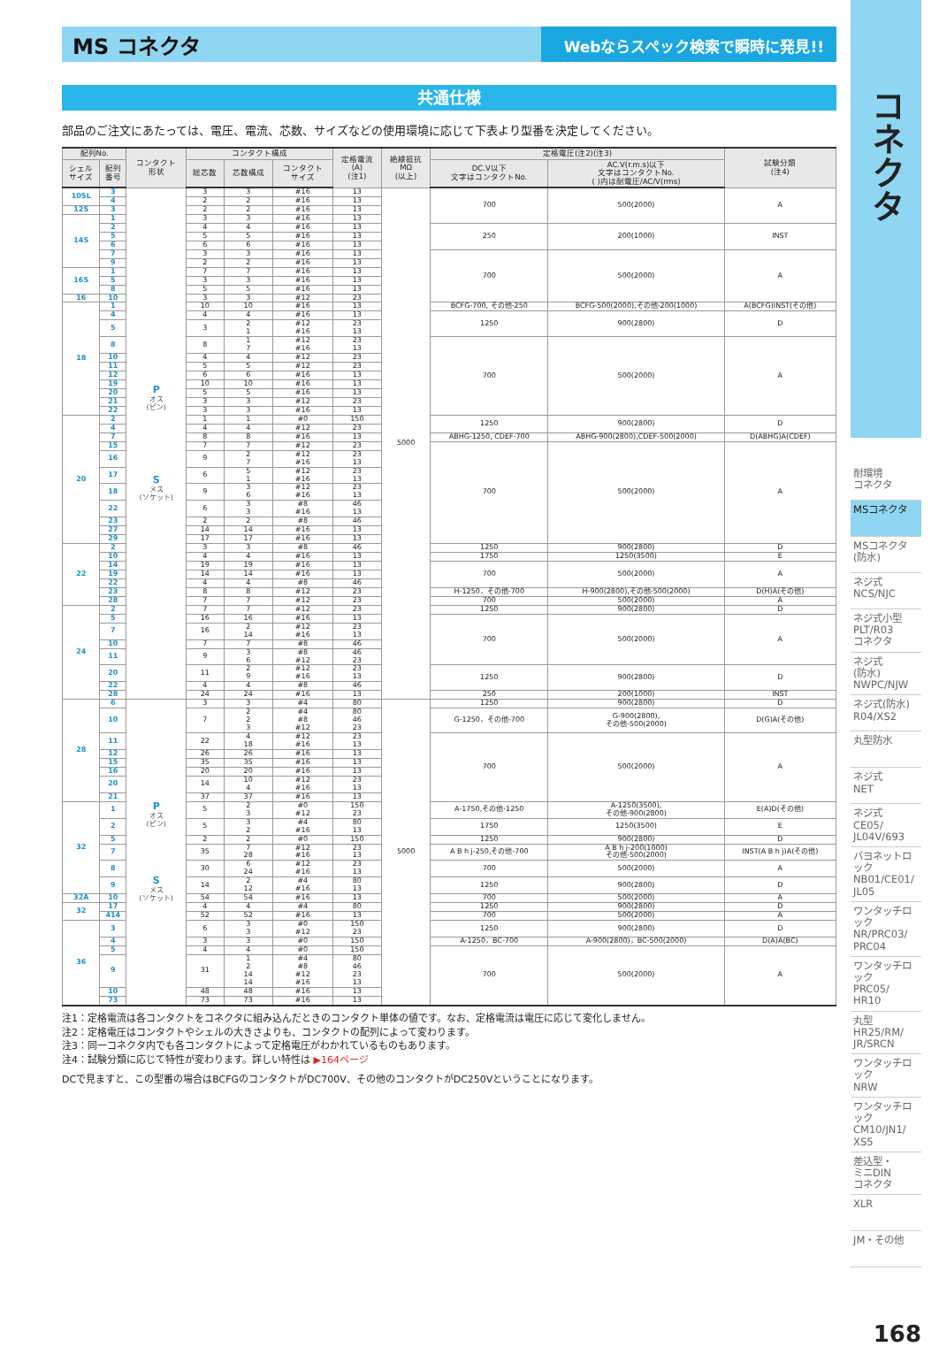MS コネクタ
Webならスペック検索で瞬時に発見!!
共通仕様
部品のご注文にあたっては、電圧、電流、芯数、サイズなどの使用環境に応じて下表より型番を決定してください。
| 配列No. | | コンタクト 形状 | コンタクト構成 | | | 定格電流 (A) (注1) | 絶縁抵抗 MΩ (以上) | 定格電圧(注2)(注3) | | 試験分類 (注4) |
| --- | --- | --- | --- | --- | --- | --- | --- | --- | --- | --- |
| シェル サイズ | 配列 番号 | | 総芯数 | 芯数構成 | コンタクト サイズ | | | DC.V以下 文字はコンタクトNo. | AC.V(r.m.s)以下 文字はコンタクトNo. ( )内は耐電圧/AC/V(rms) | |
| 10SL | 3 | P オス (ピン) S メス (ソケット) | 3 | 3 | #16 | 13 | 5000 | 700 | 500(2000) | A |
| | 4 | | 2 | 2 | #16 | 13 | | | | |
| 12S | 3 | | 2 | 2 | #16 | 13 | | | | |
| 14S | 1 | | 3 | 3 | #16 | 13 | | | | |
| | 2 | | 4 | 4 | #16 | 13 | | 250 | 200(1000) | INST |
| | 5 | | 5 | 5 | #16 | 13 | | | | |
| | 6 | | 6 | 6 | #16 | 13 | | | | |
| | 7 | | 3 | 3 | #16 | 13 | | 700 | 500(2000) | A |
| | 9 | | 2 | 2 | #16 | 13 | | | | |
| 16S | 1 | | 7 | 7 | #16 | 13 | | | | |
| | 5 | | 3 | 3 | #16 | 13 | | | | |
| | 8 | | 5 | 5 | #16 | 13 | | | | |
| 16 | 10 | | 3 | 3 | #12 | 23 | | | | |
| 18 | 1 | | 10 | 10 | #16 | 13 | | BCFG-700, その他-250 | BCFG-500(2000),その他-200(1000) | A(BCFG)INST(その他) |
| | 4 | | 4 | 4 | #16 | 13 | | 1250 | 900(2800) | D |
| | 5 | | 3 | 2 1 | #12 #16 | 23 13 | | | | |
| | 8 | | 8 | 1 7 | #12 #16 | 23 13 | | 700 | 500(2000) | A |
| | 10 | | 4 | 4 | #12 | 23 | | | | |
| | 11 | | 5 | 5 | #12 | 23 | | | | |
| | 12 | | 6 | 6 | #16 | 13 | | | | |
| | 19 | | 10 | 10 | #16 | 13 | | | | |
| | 20 | | 5 | 5 | #16 | 13 | | | | |
| | 21 | | 3 | 3 | #12 | 23 | | | | |
| | 22 | | 3 | 3 | #16 | 13 | | | | |
| 20 | 2 | | 1 | 1 | #0 | 150 | | 1250 | 900(2800) | D |
| | 4 | | 4 | 4 | #12 | 23 | | | | |
| | 7 | | 8 | 8 | #16 | 13 | | ABHG-1250, CDEF-700 | ABHG-900(2800),CDEF-500(2000) | D(ABHG)A(CDEF) |
| | 15 | | 7 | 7 | #12 | 23 | | 700 | 500(2000) | A |
| | 16 | | 9 | 2 7 | #12 #16 | 23 13 | | | | |
| | 17 | | 6 | 5 1 | #12 #16 | 23 13 | | | | |
| | 18 | | 9 | 3 6 | #12 #16 | 23 13 | | | | |
| | 22 | | 6 | 3 3 | #8 #16 | 46 13 | | | | |
| | 23 | | 2 | 2 | #8 | 46 | | | | |
| | 27 | | 14 | 14 | #16 | 13 | | | | |
| | 29 | | 17 | 17 | #16 | 13 | | | | |
| 22 | 2 | | 3 | 3 | #8 | 46 | | 1250 | 900(2800) | D |
| | 10 | | 4 | 4 | #16 | 13 | | 1750 | 1250(3500) | E |
| | 14 | | 19 | 19 | #16 | 13 | | 700 | 500(2000) | A |
| | 19 | | 14 | 14 | #16 | 13 | | | | |
| | 22 | | 4 | 4 | #8 | 46 | | | | |
| | 23 | | 8 | 8 | #12 | 23 | | H-1250，その他-700 | H-900(2800),その他-500(2000) | D(H)A(その他) |
| | 28 | | 7 | 7 | #12 | 23 | | 700 | 500(2000) | A |
| 24 | 2 | | 7 | 7 | #12 | 23 | | 1250 | 900(2800) | D |
| | 5 | | 16 | 16 | #16 | 13 | | 700 | 500(2000) | A |
| | 7 | | 16 | 2 14 | #12 #16 | 23 13 | | | | |
| | 10 | | 7 | 7 | #8 | 46 | | | | |
| | 11 | | 9 | 3 6 | #8 #12 | 46 23 | | | | |
| | 20 | | 11 | 2 9 | #12 #16 | 23 13 | | 1250 | 900(2800) | D |
| | 22 | | 4 | 4 | #8 | 46 | | | | |
| | 28 | | 24 | 24 | #16 | 13 | | 250 | 200(1000) | INST |
| 28 | 6 | P オス (ピン) S メス (ソケット) | 3 | 3 | #4 | 80 | 5000 | 1250 | 900(2800) | D |
| | 10 | | 7 | 2 2 3 | #4 #8 #12 | 80 46 23 | | G-1250，その他-700 | G-900(2800), その他-500(2000) | D(G)A(その他) |
| | 11 | | 22 | 4 18 | #12 #16 | 23 13 | | 700 | 500(2000) | A |
| | 12 | | 26 | 26 | #16 | 13 | | | | |
| | 15 | | 35 | 35 | #16 | 13 | | | | |
| | 16 | | 20 | 20 | #16 | 13 | | | | |
| | 20 | | 14 | 10 4 | #12 #16 | 23 13 | | | | |
| | 21 | | 37 | 37 | #16 | 13 | | | | |
| 32 | 1 | | 5 | 2 3 | #0 #12 | 150 23 | | A-1750,その他-1250 | A-1250(3500), その他-900(2800) | E(A)D(その他) |
| | 2 | | 5 | 3 2 | #4 #16 | 80 13 | | 1750 | 1250(3500) | E |
| | 5 | | 2 | 2 | #0 | 150 | | 1250 | 900(2800) | D |
| | 7 | | 35 | 7 28 | #12 #16 | 23 13 | | A B h j-250,その他-700 | A B h j-200(1000) その他-500(2000) | INST(A B h j)A(その他) |
| | 8 | | 30 | 6 24 | #12 #16 | 23 13 | | 700 | 500(2000) | A |
| | 9 | | 14 | 2 12 | #4 #16 | 80 13 | | 1250 | 900(2800) | D |
| 32A | 10 | | 54 | 54 | #16 | 13 | | 700 | 500(2000) | A |
| 32 | 17 | | 4 | 4 | #4 | 80 | | 1250 | 900(2800) | D |
| | 414 | | 52 | 52 | #16 | 13 | | 700 | 500(2000) | A |
| 36 | 3 | | 6 | 3 3 | #0 #12 | 150 23 | | 1250 | 900(2800) | D |
| | 4 | | 3 | 3 | #0 | 150 | | A-1250，BC-700 | A-900(2800)，BC-500(2000) | D(A)A(BC) |
| | 5 | | 4 | 4 | #0 | 150 | | 700 | 500(2000) | A |
| | 9 | | 31 | 1 2 14 14 | #4 #8 #12 #16 | 80 46 23 13 | | | | |
| | 10 | | 48 | 48 | #16 | 13 | | | | |
| | 73 | | 73 | 73 | #16 | 13 | | | | |
注1：定格電流は各コンタクトをコネクタに組み込んだときのコンタクト単体の値です。なお、定格電流は電圧に応じて変化しません。
注2：定格電圧はコンタクトやシェルの大きさよりも、コンタクトの配列によって変わります。
注3：同一コネクタ内でも各コンタクトによって定格電圧がわかれているものもあります。
注4：試験分類に応じて特性が変わります。詳しい特性は ▶164ページ
DCで見ますと、この型番の場合はBCFGのコンタクトがDC700V、その他のコンタクトがDC250Vということになります。
コネクタ
耐環境
コネクタ
MSコネクタ
MSコネクタ
(防水)
ネジ式
NCS/NJC
ネジ式小型
PLT/R03
コネクタ
ネジ式
(防水)
NWPC/NJW
ネジ式(防水)
R04/XS2
丸型防水
ネジ式
NET
ネジ式
CE05/
JL04V/693
バヨネットロック
NB01/CE01/
JL05
ワンタッチロック
NR/PRC03/
PRC04
ワンタッチロック
PRC05/
HR10
丸型
HR25/RM/
JR/SRCN
ワンタッチロック
NRW
ワンタッチロック
CM10/JN1/
XS5
差込型・
ミニDIN
コネクタ
XLR
JM・その他
168